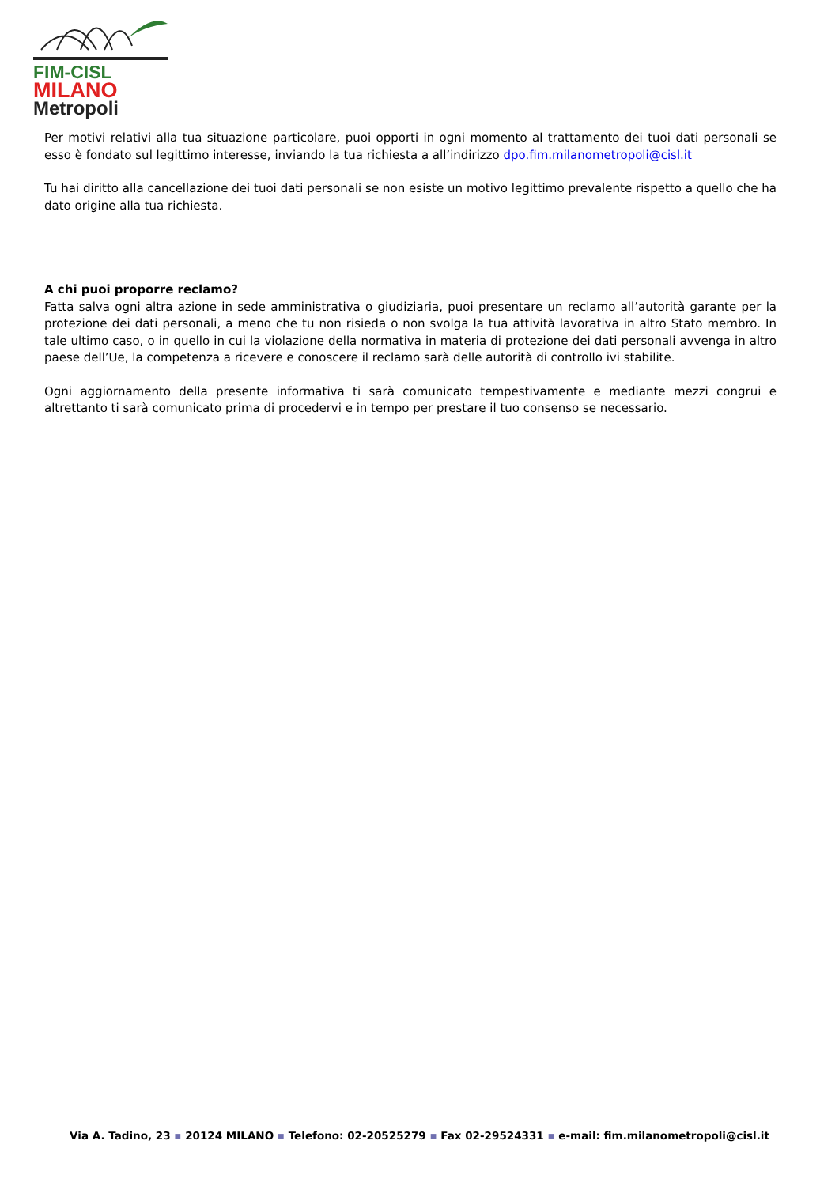FIM-CISL
MILANO
Metropoli
Per motivi relativi alla tua situazione particolare, puoi opporti in ogni momento al trattamento dei tuoi dati personali se esso è fondato sul legittimo interesse, inviando la tua richiesta a all’indirizzo dpo.fim.milanometropoli@cisl.it
Tu hai diritto alla cancellazione dei tuoi dati personali se non esiste un motivo legittimo prevalente rispetto a quello che ha dato origine alla tua richiesta.
A chi puoi proporre reclamo?
Fatta salva ogni altra azione in sede amministrativa o giudiziaria, puoi presentare un reclamo all’autorità garante per la protezione dei dati personali, a meno che tu non risieda o non svolga la tua attività lavorativa in altro Stato membro. In tale ultimo caso, o in quello in cui la violazione della normativa in materia di protezione dei dati personali avvenga in altro paese dell’Ue, la competenza a ricevere e conoscere il reclamo sarà delle autorità di controllo ivi stabilite.
Ogni aggiornamento della presente informativa ti sarà comunicato tempestivamente e mediante mezzi congrui e altrettanto ti sarà comunicato prima di procedervi e in tempo per prestare il tuo consenso se necessario.
Via A. Tadino, 23 ▪ 20124 MILANO ▪ Telefono: 02-20525279 ▪ Fax 02-29524331 ▪ e-mail: fim.milanometropoli@cisl.it